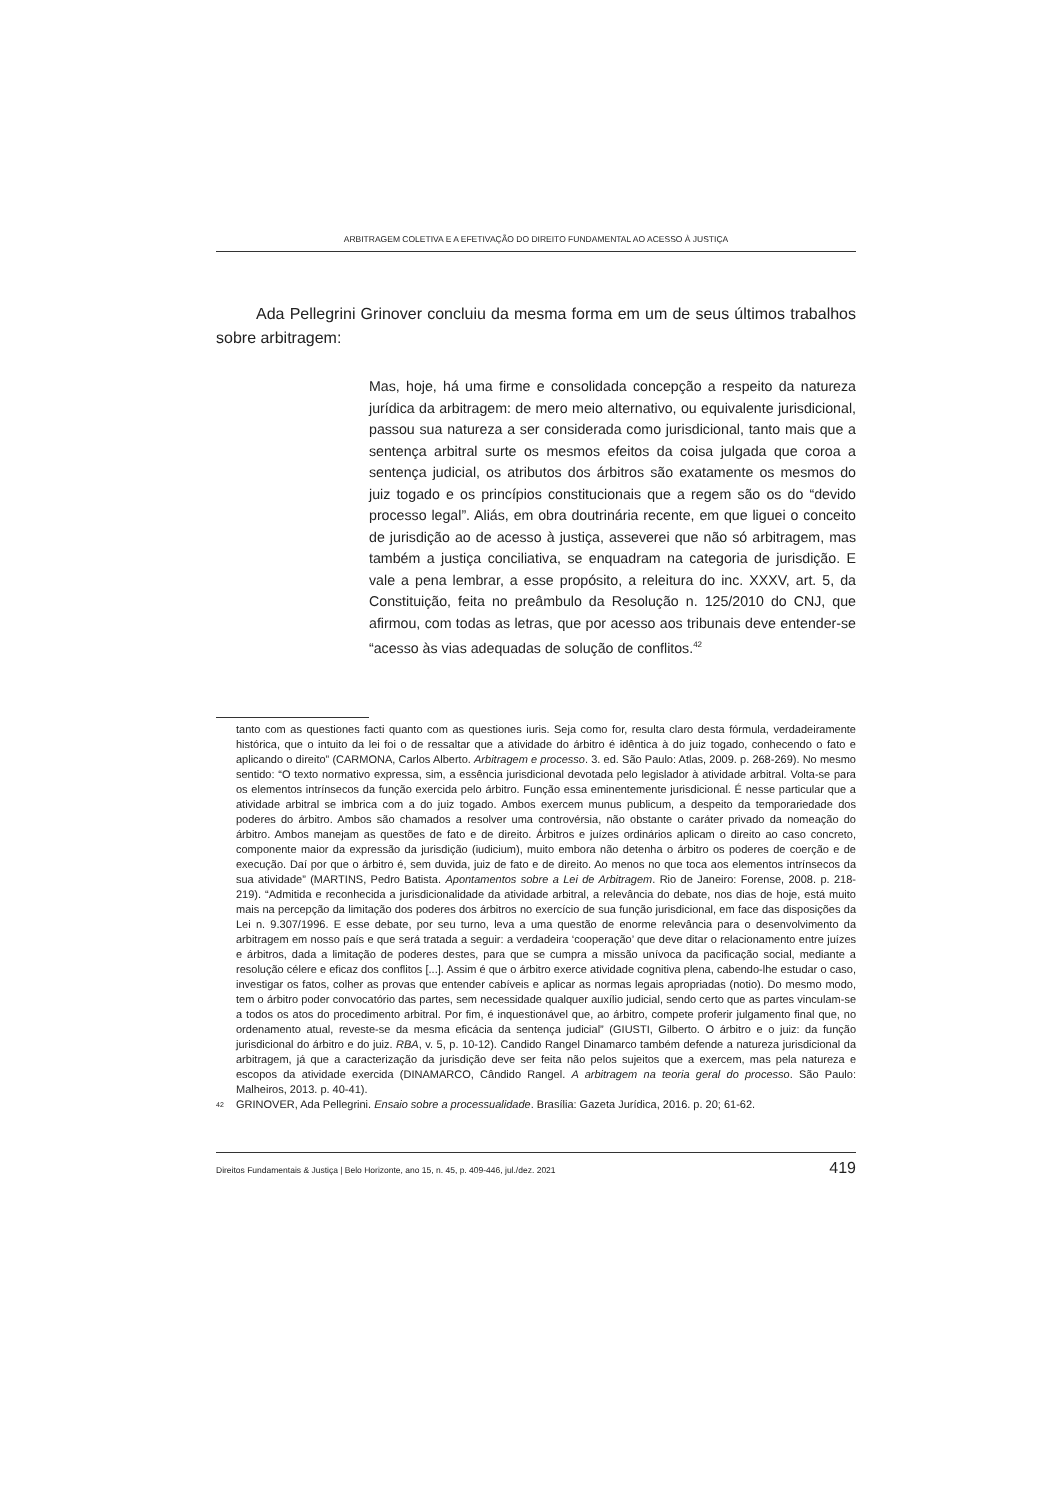ARBITRAGEM COLETIVA E A EFETIVAÇÃO DO DIREITO FUNDAMENTAL AO ACESSO À JUSTIÇA
Ada Pellegrini Grinover concluiu da mesma forma em um de seus últimos trabalhos sobre arbitragem:
Mas, hoje, há uma firme e consolidada concepção a respeito da natureza jurídica da arbitragem: de mero meio alternativo, ou equivalente jurisdicional, passou sua natureza a ser considerada como jurisdicional, tanto mais que a sentença arbitral surte os mesmos efeitos da coisa julgada que coroa a sentença judicial, os atributos dos árbitros são exatamente os mesmos do juiz togado e os princípios constitucionais que a regem são os do “devido processo legal”. Aliás, em obra doutrinária recente, em que liguei o conceito de jurisdição ao de acesso à justiça, asseverei que não só arbitragem, mas também a justiça conciliativa, se enquadram na categoria de jurisdição. E vale a pena lembrar, a esse propósito, a releitura do inc. XXXV, art. 5, da Constituição, feita no preâmbulo da Resolução n. 125/2010 do CNJ, que afirmou, com todas as letras, que por acesso aos tribunais deve entender-se “acesso às vias adequadas de solução de conflitos.<sup>42</sup>
tanto com as questiones facti quanto com as questiones iuris. Seja como for, resulta claro desta fórmula, verdadeiramente histórica, que o intuito da lei foi o de ressaltar que a atividade do árbitro é idêntica à do juiz togado, conhecendo o fato e aplicando o direito” (CARMONA, Carlos Alberto. Arbitragem e processo. 3. ed. São Paulo: Atlas, 2009. p. 268-269). No mesmo sentido: “O texto normativo expressa, sim, a essência jurisdicional devotada pelo legislador à atividade arbitral. Volta-se para os elementos intrínsecos da função exercida pelo árbitro. Função essa eminentemente jurisdicional. É nesse particular que a atividade arbitral se imbrica com a do juiz togado. Ambos exercem munus publicum, a despeito da temporariedade dos poderes do árbitro. Ambos são chamados a resolver uma controvérsia, não obstante o caráter privado da nomeação do árbitro. Ambos manejam as questões de fato e de direito. Árbitros e juízes ordinários aplicam o direito ao caso concreto, componente maior da expressão da jurisdição (iudicium), muito embora não detenha o árbitro os poderes de coerção e de execução. Daí por que o árbitro é, sem duvida, juiz de fato e de direito. Ao menos no que toca aos elementos intrínsecos da sua atividade” (MARTINS, Pedro Batista. Apontamentos sobre a Lei de Arbitragem. Rio de Janeiro: Forense, 2008. p. 218-219). “Admitida e reconhecida a jurisdicionalidade da atividade arbitral, a relevância do debate, nos dias de hoje, está muito mais na percepção da limitação dos poderes dos árbitros no exercício de sua função jurisdicional, em face das disposições da Lei n. 9.307/1996. E esse debate, por seu turno, leva a uma questão de enorme relevância para o desenvolvimento da arbitragem em nosso país e que será tratada a seguir: a verdadeira ‘cooperação’ que deve ditar o relacionamento entre juízes e árbitros, dada a limitação de poderes destes, para que se cumpra a missão unívoca da pacificação social, mediante a resolução célere e eficaz dos conflitos [...]. Assim é que o árbitro exerce atividade cognitiva plena, cabendo-lhe estudar o caso, investigar os fatos, colher as provas que entender cabíveis e aplicar as normas legais apropriadas (notio). Do mesmo modo, tem o árbitro poder convocatório das partes, sem necessidade qualquer auxílio judicial, sendo certo que as partes vinculam-se a todos os atos do procedimento arbitral. Por fim, é inquestionável que, ao árbitro, compete proferir julgamento final que, no ordenamento atual, reveste-se da mesma eficácia da sentença judicial” (GIUSTI, Gilberto. O árbitro e o juiz: da função jurisdicional do árbitro e do juiz. RBA, v. 5, p. 10-12). Candido Rangel Dinamarco também defende a natureza jurisdicional da arbitragem, já que a caracterização da jurisdição deve ser feita não pelos sujeitos que a exercem, mas pela natureza e escopos da atividade exercida (DINAMARCO, Cândido Rangel. A arbitragem na teoria geral do processo. São Paulo: Malheiros, 2013. p. 40-41).
<sup>42</sup>
GRINOVER, Ada Pellegrini. Ensaio sobre a processualidade. Brasília: Gazeta Jurídica, 2016. p. 20; 61-62.
Direitos Fundamentais & Justiça | Belo Horizonte, ano 15, n. 45, p. 409-446, jul./dez. 2021 419